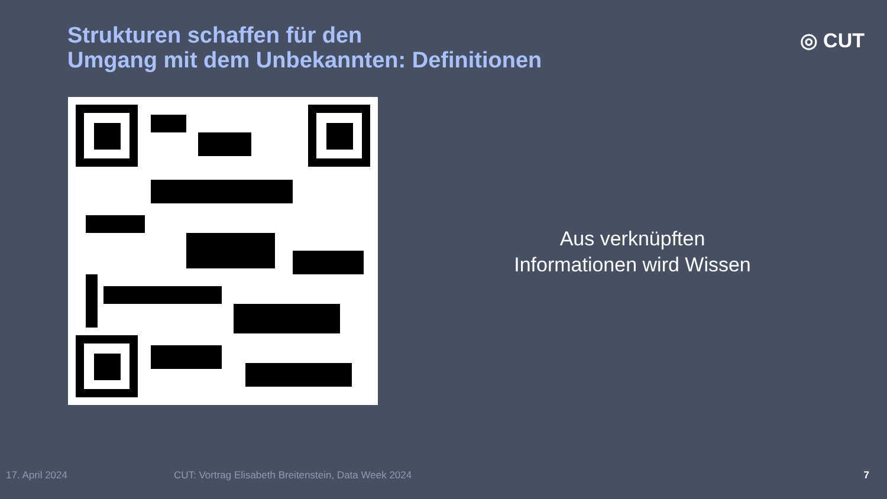Strukturen schaffen für den
Umgang mit dem Unbekannten: Definitionen
◎ CUT
Aus verknüpften
Informationen wird Wissen
17. April 2024 CUT: Vortrag Elisabeth Breitenstein, Data Week 2024 7